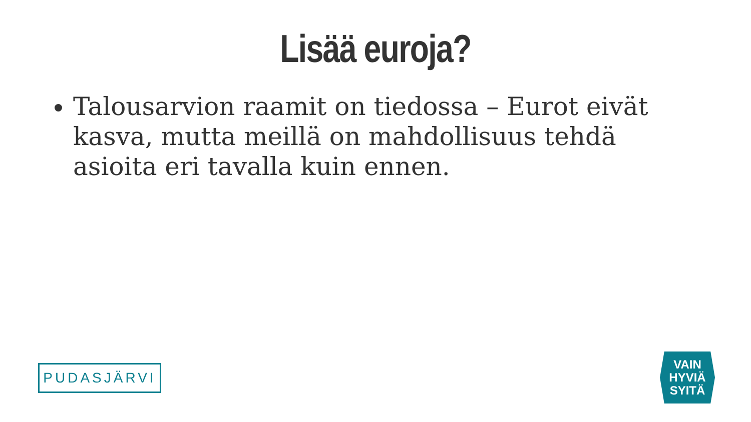Lisää euroja?
Talousarvion raamit on tiedossa – Eurot eivät kasva, mutta meillä on mahdollisuus tehdä asioita eri tavalla kuin ennen.
PUDASJÄRVI
VAIN
HYVIÄ
SYITÄ